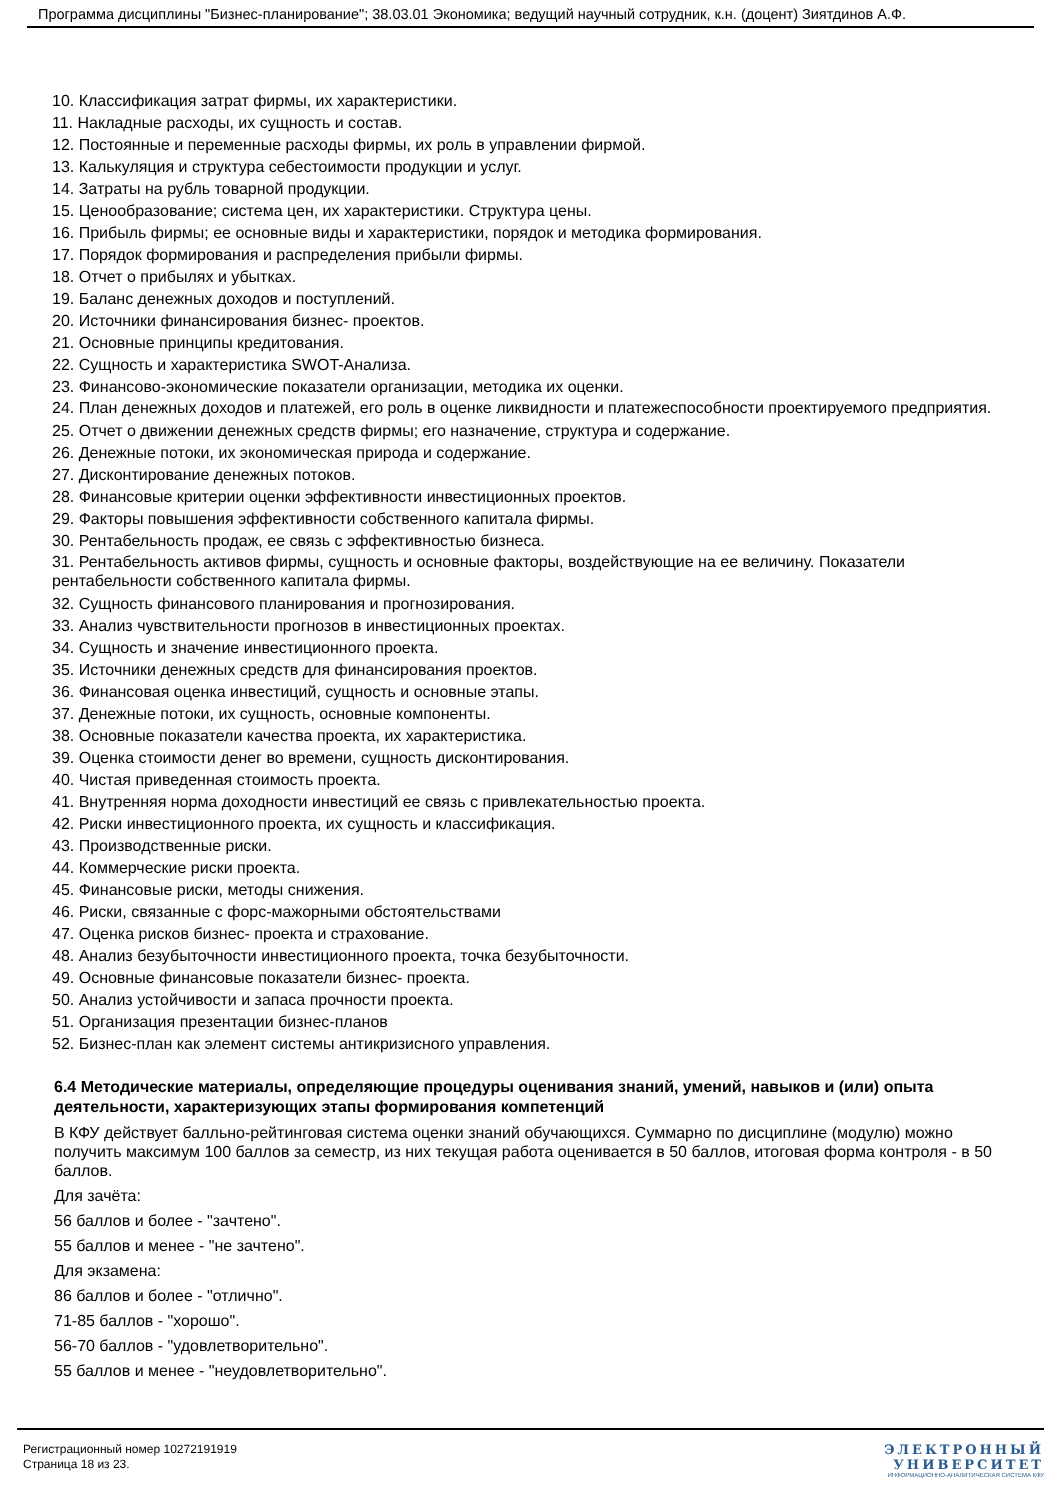Программа дисциплины "Бизнес-планирование"; 38.03.01 Экономика; ведущий научный сотрудник, к.н. (доцент) Зиятдинов А.Ф.
10. Классификация затрат фирмы, их характеристики.
11. Накладные расходы, их сущность и состав.
12. Постоянные и переменные расходы фирмы, их роль в управлении фирмой.
13. Калькуляция и структура себестоимости продукции и услуг.
14. Затраты на рубль товарной продукции.
15. Ценообразование; система цен, их характеристики. Структура цены.
16. Прибыль фирмы; ее основные виды и характеристики, порядок и методика формирования.
17. Порядок формирования и распределения прибыли фирмы.
18. Отчет о прибылях и убытках.
19. Баланс денежных доходов и поступлений.
20. Источники финансирования бизнес- проектов.
21. Основные принципы кредитования.
22. Сущность и характеристика SWOT-Анализа.
23. Финансово-экономические показатели организации, методика их оценки.
24. План денежных доходов и платежей, его роль в оценке ликвидности и платежеспособности проектируемого предприятия.
25. Отчет о движении денежных средств фирмы; его назначение, структура и содержание.
26. Денежные потоки, их экономическая природа и содержание.
27. Дисконтирование денежных потоков.
28. Финансовые критерии оценки эффективности инвестиционных проектов.
29. Факторы повышения эффективности собственного капитала фирмы.
30. Рентабельность продаж, ее связь с эффективностью бизнеса.
31. Рентабельность активов фирмы, сущность и основные факторы, воздействующие на ее величину. Показатели рентабельности собственного капитала фирмы.
32. Сущность финансового планирования и прогнозирования.
33. Анализ чувствительности прогнозов в инвестиционных проектах.
34. Сущность и значение инвестиционного проекта.
35. Источники денежных средств для финансирования проектов.
36. Финансовая оценка инвестиций, сущность и основные этапы.
37. Денежные потоки, их сущность, основные компоненты.
38. Основные показатели качества проекта, их характеристика.
39. Оценка стоимости денег во времени, сущность дисконтирования.
40. Чистая приведенная стоимость проекта.
41. Внутренняя норма доходности инвестиций ее связь с привлекательностью проекта.
42. Риски инвестиционного проекта, их сущность и классификация.
43. Производственные риски.
44. Коммерческие риски проекта.
45. Финансовые риски, методы снижения.
46. Риски, связанные с форс-мажорными обстоятельствами
47. Оценка рисков бизнес- проекта и страхование.
48. Анализ безубыточности инвестиционного проекта, точка безубыточности.
49. Основные финансовые показатели бизнес- проекта.
50. Анализ устойчивости и запаса прочности проекта.
51. Организация презентации бизнес-планов
52. Бизнес-план как элемент системы антикризисного управления.
6.4 Методические материалы, определяющие процедуры оценивания знаний, умений, навыков и (или) опыта деятельности, характеризующих этапы формирования компетенций
В КФУ действует балльно-рейтинговая система оценки знаний обучающихся. Суммарно по дисциплине (модулю) можно получить максимум 100 баллов за семестр, из них текущая работа оценивается в 50 баллов, итоговая форма контроля - в 50 баллов.
Для зачёта:
56 баллов и более - "зачтено".
55 баллов и менее - "не зачтено".
Для экзамена:
86 баллов и более - "отлично".
71-85 баллов - "хорошо".
56-70 баллов - "удовлетворительно".
55 баллов и менее - "неудовлетворительно".
Регистрационный номер 10272191919
Страница 18 из 23.
ЭЛЕКТРОННЫЙ
УНИВЕРСИТЕТ
ИНФОРМАЦИОННО-АНАЛИТИЧЕСКАЯ СИСТЕМА КФУ